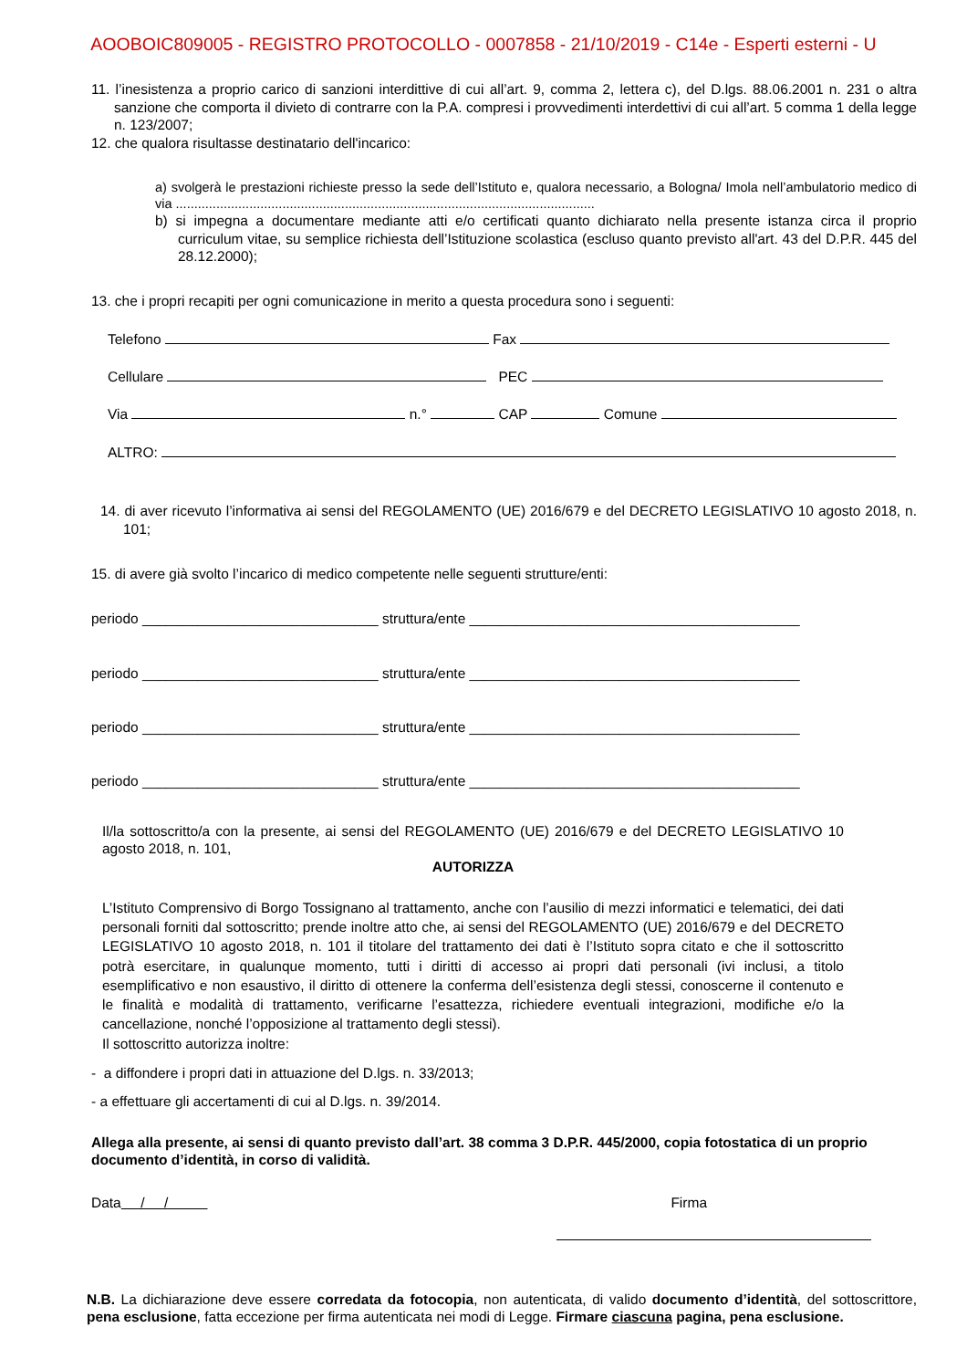AOOBOIC809005 - REGISTRO PROTOCOLLO - 0007858 - 21/10/2019 - C14e - Esperti esterni - U
11. l’inesistenza a proprio carico di sanzioni interdittive di cui all’art. 9, comma 2, lettera c), del D.lgs. 88.06.2001 n. 231 o altra sanzione che comporta il divieto di contrarre con la P.A. compresi i provvedimenti interdettivi di cui all’art. 5 comma 1 della legge n. 123/2007;
12. che qualora risultasse destinatario dell'incarico:
a) svolgerà le prestazioni richieste presso la sede dell’Istituto e, qualora necessario, a Bologna/ Imola nell’ambulatorio medico di via ..................................................................................................................
b) si impegna a documentare mediante atti e/o certificati quanto dichiarato nella presente istanza circa il proprio curriculum vitae, su semplice richiesta dell’Istituzione scolastica (escluso quanto previsto all'art. 43 del D.P.R. 445 del 28.12.2000);
13. che i propri recapiti per ogni comunicazione in merito a questa procedura sono i seguenti:
Telefono Fax
Cellulare PEC
Via n.° CAP Comune
ALTRO:
14. di aver ricevuto l’informativa ai sensi del REGOLAMENTO (UE) 2016/679 e del DECRETO LEGISLATIVO 10 agosto 2018, n. 101;
15. di avere già svolto l’incarico di medico competente nelle seguenti strutture/enti:
periodo ______________________________ struttura/ente __________________________________________
periodo ______________________________ struttura/ente __________________________________________
periodo ______________________________ struttura/ente __________________________________________
periodo ______________________________ struttura/ente __________________________________________
Il/la sottoscritto/a con la presente, ai sensi del REGOLAMENTO (UE) 2016/679 e del DECRETO LEGISLATIVO 10 agosto 2018, n. 101,
AUTORIZZA
L’Istituto Comprensivo di Borgo Tossignano al trattamento, anche con l’ausilio di mezzi informatici e telematici, dei dati personali forniti dal sottoscritto; prende inoltre atto che, ai sensi del REGOLAMENTO (UE) 2016/679 e del DECRETO LEGISLATIVO 10 agosto 2018, n. 101 il titolare del trattamento dei dati è l’Istituto sopra citato e che il sottoscritto potrà esercitare, in qualunque momento, tutti i diritti di accesso ai propri dati personali (ivi inclusi, a titolo esemplificativo e non esaustivo, il diritto di ottenere la conferma dell’esistenza degli stessi, conoscerne il contenuto e le finalità e modalità di trattamento, verificarne l’esattezza, richiedere eventuali integrazioni, modifiche e/o la cancellazione, nonché l’opposizione al trattamento degli stessi).
Il sottoscritto autorizza inoltre:
- a diffondere i propri dati in attuazione del D.lgs. n. 33/2013;
- a effettuare gli accertamenti di cui al D.lgs. n. 39/2014.
Allega alla presente, ai sensi di quanto previsto dall’art. 38 comma 3 D.P.R. 445/2000, copia fotostatica di un proprio documento d’identità, in corso di validità.
Data / / Firma
N.B. La dichiarazione deve essere corredata da fotocopia, non autenticata, di valido documento d’identità, del sottoscrittore, pena esclusione, fatta eccezione per firma autenticata nei modi di Legge. Firmare ciascuna pagina, pena esclusione.